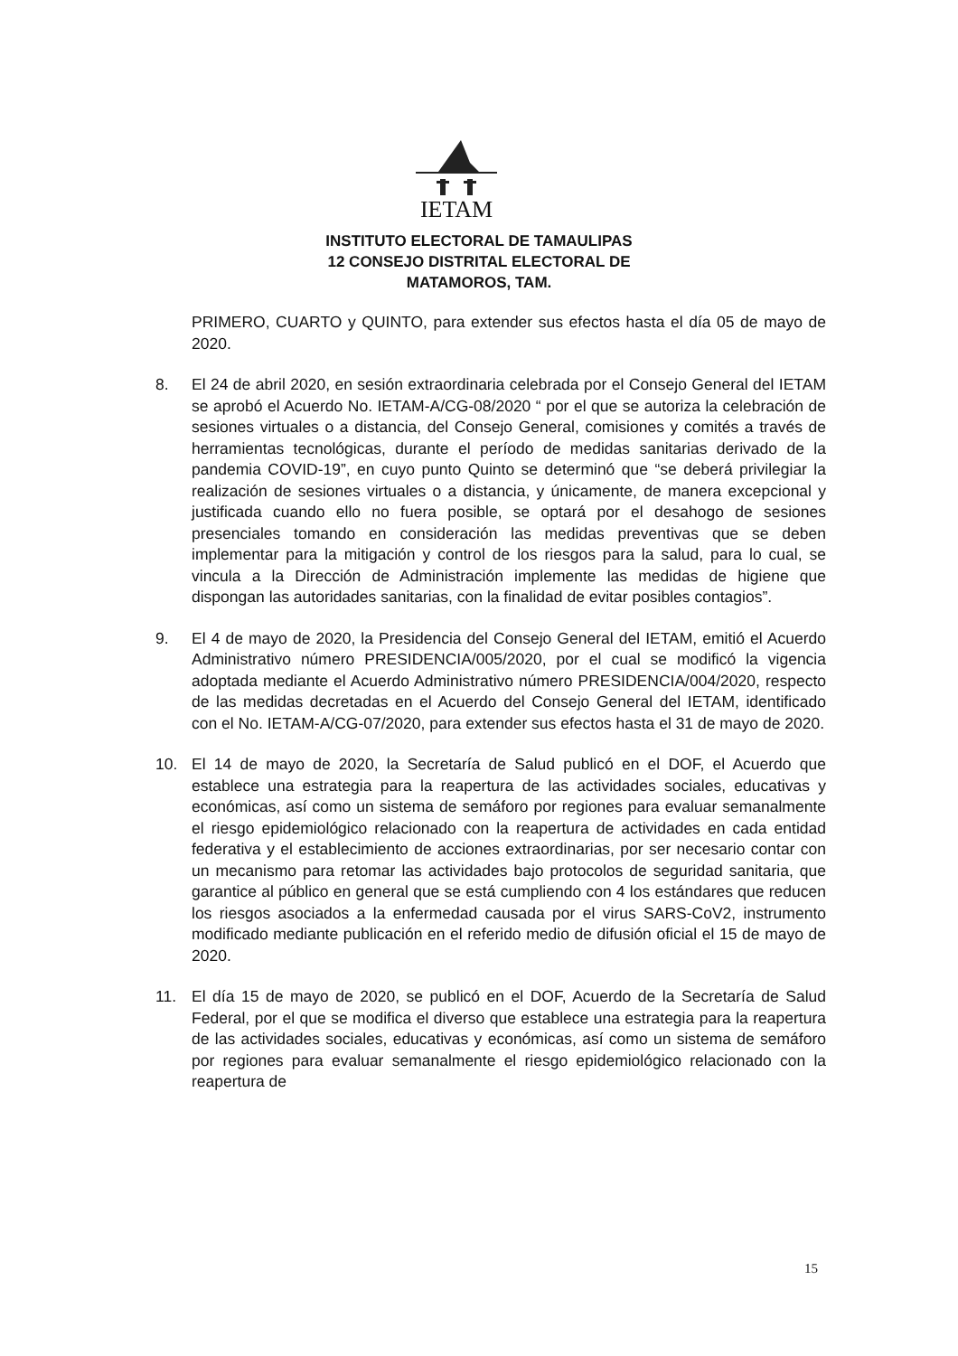IETAM
INSTITUTO ELECTORAL DE TAMAULIPAS
12 CONSEJO DISTRITAL ELECTORAL DE
MATAMOROS, TAM.
PRIMERO, CUARTO y QUINTO, para extender sus efectos hasta el día 05 de mayo de 2020.
8. El 24 de abril 2020, en sesión extraordinaria celebrada por el Consejo General del IETAM se aprobó el Acuerdo No. IETAM-A/CG-08/2020 “ por el que se autoriza la celebración de sesiones virtuales o a distancia, del Consejo General, comisiones y comités a través de herramientas tecnológicas, durante el período de medidas sanitarias derivado de la pandemia COVID-19”, en cuyo punto Quinto se determinó que “se deberá privilegiar la realización de sesiones virtuales o a distancia, y únicamente, de manera excepcional y justificada cuando ello no fuera posible, se optará por el desahogo de sesiones presenciales tomando en consideración las medidas preventivas que se deben implementar para la mitigación y control de los riesgos para la salud, para lo cual, se vincula a la Dirección de Administración implemente las medidas de higiene que dispongan las autoridades sanitarias, con la finalidad de evitar posibles contagios”.
9. El 4 de mayo de 2020, la Presidencia del Consejo General del IETAM, emitió el Acuerdo Administrativo número PRESIDENCIA/005/2020, por el cual se modificó la vigencia adoptada mediante el Acuerdo Administrativo número PRESIDENCIA/004/2020, respecto de las medidas decretadas en el Acuerdo del Consejo General del IETAM, identificado con el No. IETAM-A/CG-07/2020, para extender sus efectos hasta el 31 de mayo de 2020.
10. El 14 de mayo de 2020, la Secretaría de Salud publicó en el DOF, el Acuerdo que establece una estrategia para la reapertura de las actividades sociales, educativas y económicas, así como un sistema de semáforo por regiones para evaluar semanalmente el riesgo epidemiológico relacionado con la reapertura de actividades en cada entidad federativa y el establecimiento de acciones extraordinarias, por ser necesario contar con un mecanismo para retomar las actividades bajo protocolos de seguridad sanitaria, que garantice al público en general que se está cumpliendo con 4 los estándares que reducen los riesgos asociados a la enfermedad causada por el virus SARS-CoV2, instrumento modificado mediante publicación en el referido medio de difusión oficial el 15 de mayo de 2020.
11. El día 15 de mayo de 2020, se publicó en el DOF, Acuerdo de la Secretaría de Salud Federal, por el que se modifica el diverso que establece una estrategia para la reapertura de las actividades sociales, educativas y económicas, así como un sistema de semáforo por regiones para evaluar semanalmente el riesgo epidemiológico relacionado con la reapertura de
15